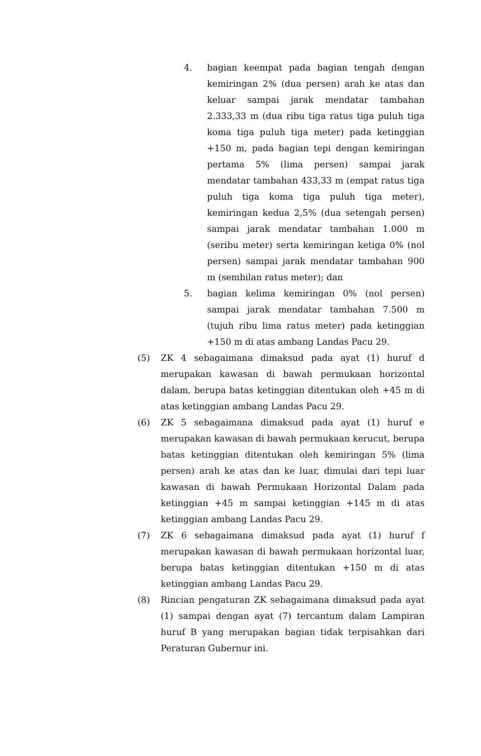4. bagian keempat pada bagian tengah dengan kemiringan 2% (dua persen) arah ke atas dan keluar sampai jarak mendatar tambahan 2.333,33 m (dua ribu tiga ratus tiga puluh tiga koma tiga puluh tiga meter) pada ketinggian +150 m, pada bagian tepi dengan kemiringan pertama 5% (lima persen) sampai jarak mendatar tambahan 433,33 m (empat ratus tiga puluh tiga koma tiga puluh tiga meter), kemiringan kedua 2,5% (dua setengah persen) sampai jarak mendatar tambahan 1.000 m (seribu meter) serta kemiringan ketiga 0% (nol persen) sampai jarak mendatar tambahan 900 m (sembilan ratus meter); dan
5. bagian kelima kemiringan 0% (nol persen) sampai jarak mendatar tambahan 7.500 m (tujuh ribu lima ratus meter) pada ketinggian +150 m di atas ambang Landas Pacu 29.
(5) ZK 4 sebagaimana dimaksud pada ayat (1) huruf d merupakan kawasan di bawah permukaan horizontal dalam, berupa batas ketinggian ditentukan oleh +45 m di atas ketinggian ambang Landas Pacu 29.
(6) ZK 5 sebagaimana dimaksud pada ayat (1) huruf e merupakan kawasan di bawah permukaan kerucut, berupa batas ketinggian ditentukan oleh kemiringan 5% (lima persen) arah ke atas dan ke luar, dimulai dari tepi luar kawasan di bawah Permukaan Horizontal Dalam pada ketinggian +45 m sampai ketinggian +145 m di atas ketinggian ambang Landas Pacu 29.
(7) ZK 6 sebagaimana dimaksud pada ayat (1) huruf f merupakan kawasan di bawah permukaan horizontal luar, berupa batas ketinggian ditentukan +150 m di atas ketinggian ambang Landas Pacu 29.
(8) Rincian pengaturan ZK sebagaimana dimaksud pada ayat (1) sampai dengan ayat (7) tercantum dalam Lampiran huruf B yang merupakan bagian tidak terpisahkan dari Peraturan Gubernur ini.